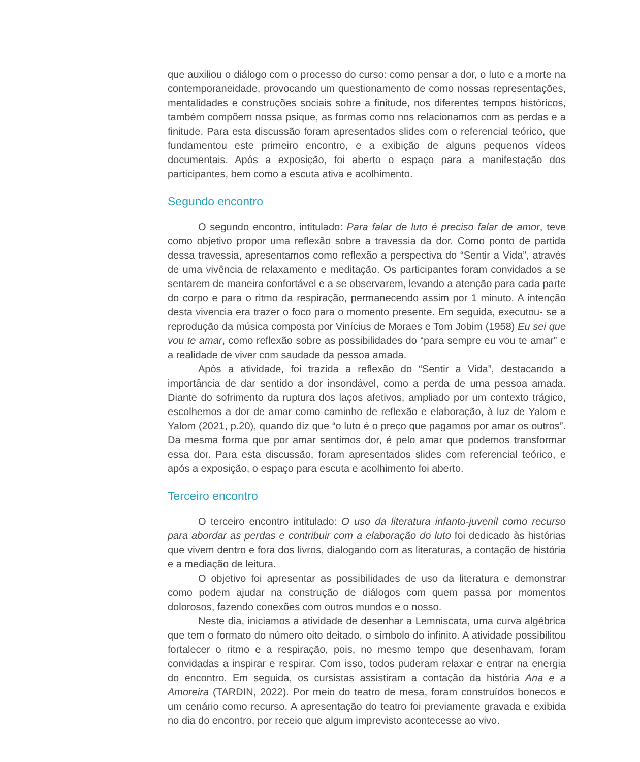que auxiliou o diálogo com o processo do curso: como pensar a dor, o luto e a morte na contemporaneidade, provocando um questionamento de como nossas representações, mentalidades e construções sociais sobre a finitude, nos diferentes tempos históricos, também compõem nossa psique, as formas como nos relacionamos com as perdas e a finitude. Para esta discussão foram apresentados slides com o referencial teórico, que fundamentou este primeiro encontro, e a exibição de alguns pequenos vídeos documentais. Após a exposição, foi aberto o espaço para a manifestação dos participantes, bem como a escuta ativa e acolhimento.
Segundo encontro
O segundo encontro, intitulado: Para falar de luto é preciso falar de amor, teve como objetivo propor uma reflexão sobre a travessia da dor. Como ponto de partida dessa travessia, apresentamos como reflexão a perspectiva do “Sentir a Vida”, através de uma vivência de relaxamento e meditação. Os participantes foram convidados a se sentarem de maneira confortável e a se observarem, levando a atenção para cada parte do corpo e para o ritmo da respiração, permanecendo assim por 1 minuto. A intenção desta vivencia era trazer o foco para o momento presente. Em seguida, executou- se a reprodução da música composta por Vinícius de Moraes e Tom Jobim (1958) Eu sei que vou te amar, como reflexão sobre as possibilidades do “para sempre eu vou te amar” e a realidade de viver com saudade da pessoa amada.
Após a atividade, foi trazida a reflexão do “Sentir a Vida”, destacando a importância de dar sentido a dor insondável, como a perda de uma pessoa amada. Diante do sofrimento da ruptura dos laços afetivos, ampliado por um contexto trágico, escolhemos a dor de amar como caminho de reflexão e elaboração, à luz de Yalom e Yalom (2021, p.20), quando diz que “o luto é o preço que pagamos por amar os outros”. Da mesma forma que por amar sentimos dor, é pelo amar que podemos transformar essa dor. Para esta discussão, foram apresentados slides com referencial teórico, e após a exposição, o espaço para escuta e acolhimento foi aberto.
Terceiro encontro
O terceiro encontro intitulado: O uso da literatura infanto-juvenil como recurso para abordar as perdas e contribuir com a elaboração do luto foi dedicado às histórias que vivem dentro e fora dos livros, dialogando com as literaturas, a contação de história e a mediação de leitura.
O objetivo foi apresentar as possibilidades de uso da literatura e demonstrar como podem ajudar na construção de diálogos com quem passa por momentos dolorosos, fazendo conexões com outros mundos e o nosso.
Neste dia, iniciamos a atividade de desenhar a Lemniscata, uma curva algébrica que tem o formato do número oito deitado, o símbolo do infinito. A atividade possibilitou fortalecer o ritmo e a respiração, pois, no mesmo tempo que desenhavam, foram convidadas a inspirar e respirar. Com isso, todos puderam relaxar e entrar na energia do encontro. Em seguida, os cursistas assistiram a contação da história Ana e a Amoreira (TARDIN, 2022). Por meio do teatro de mesa, foram construídos bonecos e um cenário como recurso. A apresentação do teatro foi previamente gravada e exibida no dia do encontro, por receio que algum imprevisto acontecesse ao vivo.